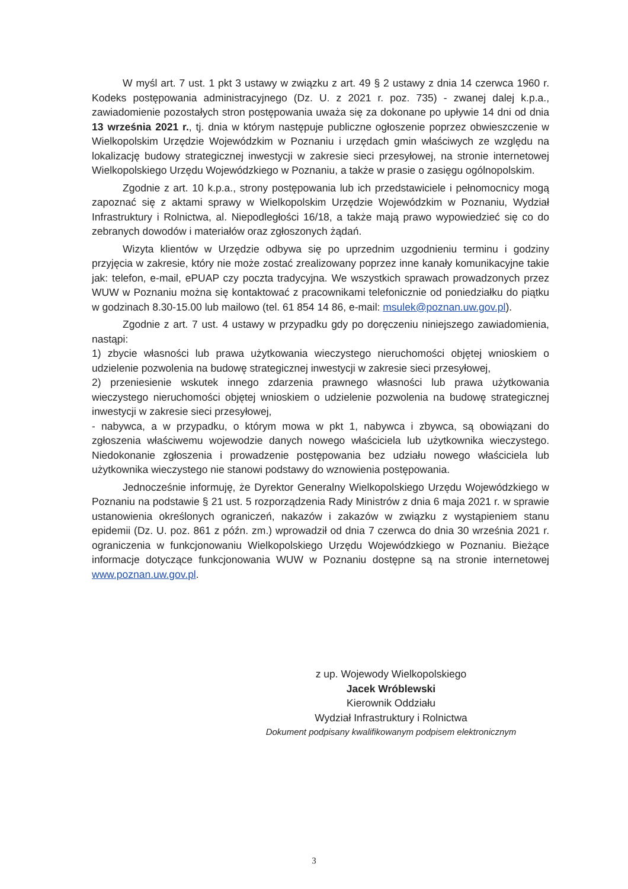W myśl art. 7 ust. 1 pkt 3 ustawy w związku z art. 49 § 2 ustawy z dnia 14 czerwca 1960 r. Kodeks postępowania administracyjnego (Dz. U. z 2021 r. poz. 735) - zwanej dalej k.p.a., zawiadomienie pozostałych stron postępowania uważa się za dokonane po upływie 14 dni od dnia 13 września 2021 r., tj. dnia w którym następuje publiczne ogłoszenie poprzez obwieszczenie w Wielkopolskim Urzędzie Wojewódzkim w Poznaniu i urzędach gmin właściwych ze względu na lokalizację budowy strategicznej inwestycji w zakresie sieci przesyłowej, na stronie internetowej Wielkopolskiego Urzędu Wojewódzkiego w Poznaniu, a także w prasie o zasięgu ogólnopolskim.
Zgodnie z art. 10 k.p.a., strony postępowania lub ich przedstawiciele i pełnomocnicy mogą zapoznać się z aktami sprawy w Wielkopolskim Urzędzie Wojewódzkim w Poznaniu, Wydział Infrastruktury i Rolnictwa, al. Niepodległości 16/18, a także mają prawo wypowiedzieć się co do zebranych dowodów i materiałów oraz zgłoszonych żądań.
Wizyta klientów w Urzędzie odbywa się po uprzednim uzgodnieniu terminu i godziny przyjęcia w zakresie, który nie może zostać zrealizowany poprzez inne kanały komunikacyjne takie jak: telefon, e-mail, ePUAP czy poczta tradycyjna. We wszystkich sprawach prowadzonych przez WUW w Poznaniu można się kontaktować z pracownikami telefonicznie od poniedziałku do piątku w godzinach 8.30-15.00 lub mailowo (tel. 61 854 14 86, e-mail: msulek@poznan.uw.gov.pl).
Zgodnie z art. 7 ust. 4 ustawy w przypadku gdy po doręczeniu niniejszego zawiadomienia, nastąpi:
1) zbycie własności lub prawa użytkowania wieczystego nieruchomości objętej wnioskiem o udzielenie pozwolenia na budowę strategicznej inwestycji w zakresie sieci przesyłowej,
2) przeniesienie wskutek innego zdarzenia prawnego własności lub prawa użytkowania wieczystego nieruchomości objętej wnioskiem o udzielenie pozwolenia na budowę strategicznej inwestycji w zakresie sieci przesyłowej,
- nabywca, a w przypadku, o którym mowa w pkt 1, nabywca i zbywca, są obowiązani do zgłoszenia właściwemu wojewodzie danych nowego właściciela lub użytkownika wieczystego. Niedokonanie zgłoszenia i prowadzenie postępowania bez udziału nowego właściciela lub użytkownika wieczystego nie stanowi podstawy do wznowienia postępowania.
Jednocześnie informuję, że Dyrektor Generalny Wielkopolskiego Urzędu Wojewódzkiego w Poznaniu na podstawie § 21 ust. 5 rozporządzenia Rady Ministrów z dnia 6 maja 2021 r. w sprawie ustanowienia określonych ograniczeń, nakazów i zakazów w związku z wystąpieniem stanu epidemii (Dz. U. poz. 861 z późn. zm.) wprowadził od dnia 7 czerwca do dnia 30 września 2021 r. ograniczenia w funkcjonowaniu Wielkopolskiego Urzędu Wojewódzkiego w Poznaniu. Bieżące informacje dotyczące funkcjonowania WUW w Poznaniu dostępne są na stronie internetowej www.poznan.uw.gov.pl.
z up. Wojewody Wielkopolskiego
Jacek Wróblewski
Kierownik Oddziału
Wydział Infrastruktury i Rolnictwa
Dokument podpisany kwalifikowanym podpisem elektronicznym
3